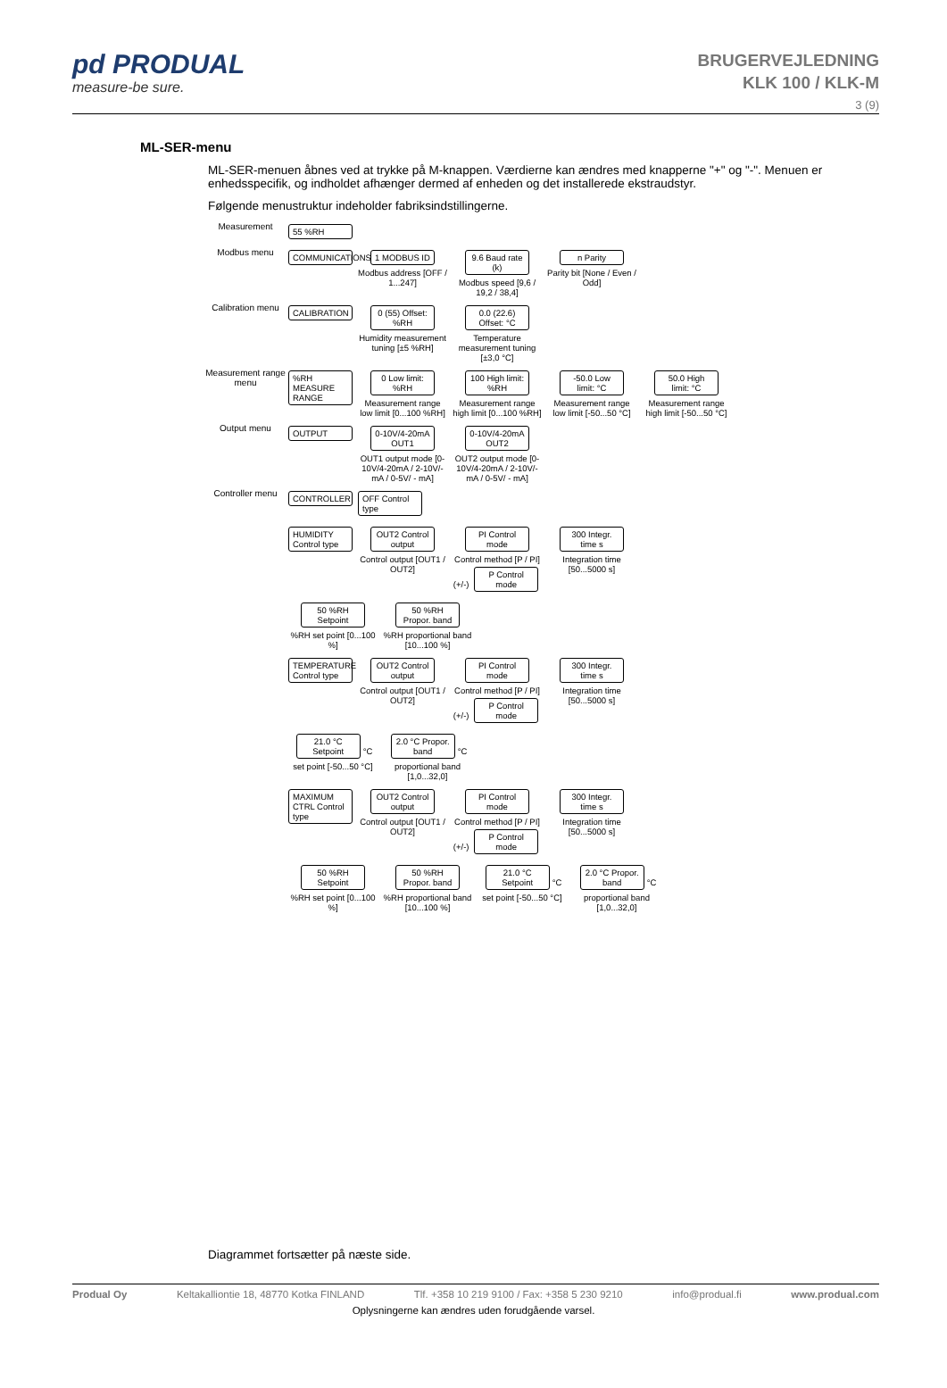pd PRODUAL
measure-be sure.
BRUGERVEJLEDNING
KLK 100 / KLK-M
3 (9)
ML-SER-menu
ML-SER-menuen åbnes ved at trykke på M-knappen. Værdierne kan ændres med knapperne "+" og "-". Menuen er enhedsspecifik, og indholdet afhænger dermed af enheden og det installerede ekstraudstyr.
Følgende menustruktur indeholder fabriksindstillingerne.
Measurement
55 %RH
Modbus menu
COMMUNICATIONS
1 MODBUS ID
Modbus address [OFF / 1...247]
9.6 Baud rate (k)
Modbus speed [9,6 / 19,2 / 38,4]
n Parity
Parity bit [None / Even / Odd]
Calibration menu
CALIBRATION
0 (55) Offset: %RH
Humidity measurement tuning [±5 %RH]
0.0 (22.6) Offset: °C
Temperature measurement tuning [±3,0 °C]
Measurement range menu
%RH MEASURE RANGE
0 Low limit: %RH
Measurement range low limit [0...100 %RH]
100 High limit: %RH
Measurement range high limit [0...100 %RH]
-50.0 Low limit: °C
Measurement range low limit [-50...50 °C]
50.0 High limit: °C
Measurement range high limit [-50...50 °C]
Output menu
OUTPUT 0-10V/4-20mA OUT1
OUT1 output mode [0-10V/4-20mA / 2-10V/- mA / 0-5V/ - mA]
0-10V/4-20mA OUT2
OUT2 output mode [0-10V/4-20mA / 2-10V/- mA / 0-5V/ - mA]
Controller menu
CONTROLLER OFF Control type
HUMIDITY Control type
OUT2 Control output
Control output [OUT1 / OUT2]
PI Control mode
Control method [P / PI] (+/-)
P Control mode
300 Integr. time s
Integration time [50...5000 s]
50 %RH Setpoint
%RH set point [0...100 %]
50 %RH Propor. band
%RH proportional band [10...100 %]
TEMPERATURE Control type
OUT2 Control output
Control output [OUT1 / OUT2]
PI Control mode
Control method [P / PI] (+/-)
P Control mode
300 Integr. time s
Integration time [50...5000 s]
21.0 °C Setpoint
°C set point [-50...50 °C]
2.0 °C Propor. band
°C proportional band [1,0...32,0]
MAXIMUM CTRL Control type
OUT2 Control output
Control output [OUT1 / OUT2]
PI Control mode
Control method [P / PI] (+/-)
P Control mode
300 Integr. time s
Integration time [50...5000 s]
50 %RH Setpoint
%RH set point [0...100 %]
50 %RH Propor. band
%RH proportional band [10...100 %]
21.0 °C Setpoint
°C set point [-50...50 °C]
2.0 °C Propor. band
°C proportional band [1,0...32,0]
Diagrammet fortsætter på næste side.
Produal Oy Keltakalliontie 18, 48770 Kotka FINLAND Tlf. +358 10 219 9100 / Fax: +358 5 230 9210 info@produal.fi www.produal.com
Oplysningerne kan ændres uden forudgående varsel.